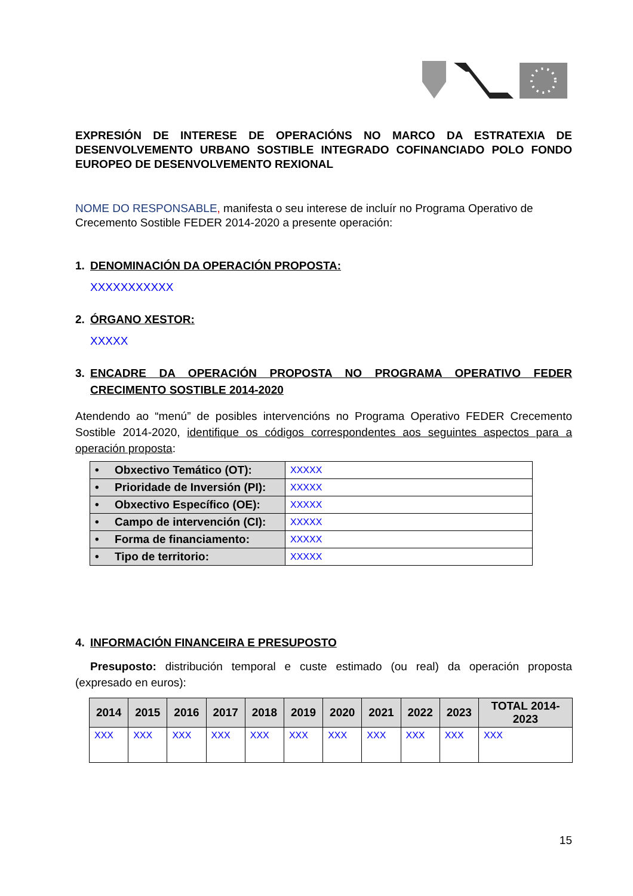EXPRESIÓN DE INTERESE DE OPERACIÓNS NO MARCO DA ESTRATEXIA DE DESENVOLVEMENTO URBANO SOSTIBLE INTEGRADO COFINANCIADO POLO FONDO EUROPEO DE DESENVOLVEMENTO REXIONAL
NOME DO RESPONSABLE, manifesta o seu interese de incluír no Programa Operativo de Crecemento Sostible FEDER 2014-2020 a presente operación:
1. DENOMINACIÓN DA OPERACIÓN PROPOSTA:
XXXXXXXXXXX
2. ÓRGANO XESTOR:
XXXXX
3. ENCADRE DA OPERACIÓN PROPOSTA NO PROGRAMA OPERATIVO FEDER CRECIMENTO SOSTIBLE 2014-2020
Atendendo ao “menú” de posibles intervencións no Programa Operativo FEDER Crecemento Sostible 2014-2020, identifique os códigos correspondentes aos seguintes aspectos para a operación proposta:
| • Obxectivo Temático (OT): | XXXXX |
| • Prioridade de Inversión (PI): | XXXXX |
| • Obxectivo Específico (OE): | XXXXX |
| • Campo de intervención (CI): | XXXXX |
| • Forma de financiamento: | XXXXX |
| • Tipo de territorio: | XXXXX |
4. INFORMACIÓN FINANCEIRA E PRESUPOSTO
Presuposto: distribución temporal e custe estimado (ou real) da operación proposta (expresado en euros):
| 2014 | 2015 | 2016 | 2017 | 2018 | 2019 | 2020 | 2021 | 2022 | 2023 | TOTAL 2014- 2023 |
| --- | --- | --- | --- | --- | --- | --- | --- | --- | --- | --- |
| XXX | XXX | XXX | XXX | XXX | XXX | XXX | XXX | XXX | XXX | XXX |
15